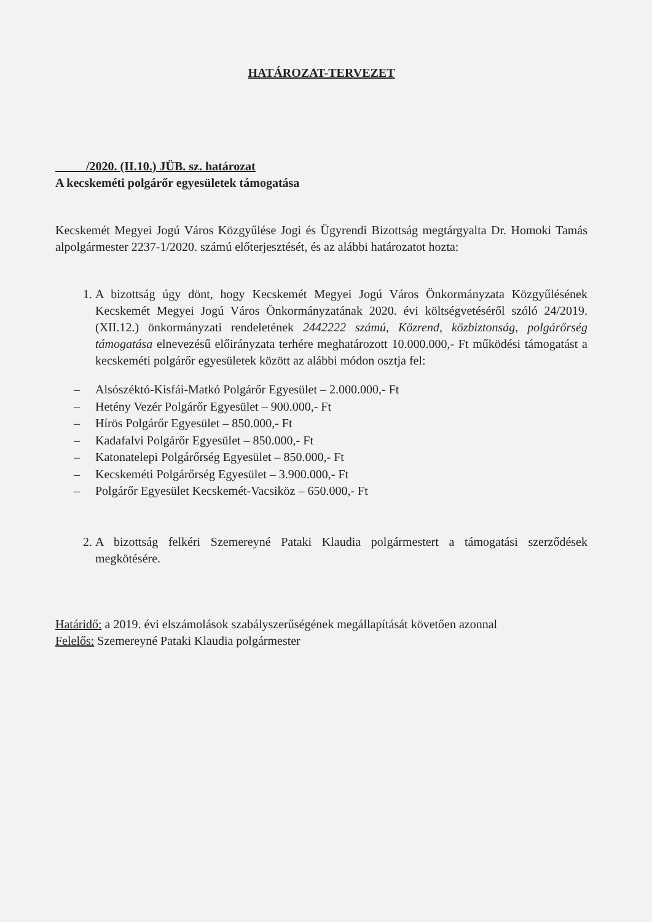HATÁROZAT-TERVEZET
/2020. (II.10.) JÜB. sz. határozat
A kecskeméti polgárőr egyesületek támogatása
Kecskemét Megyei Jogú Város Közgyűlése Jogi és Ügyrendi Bizottság megtárgyalta Dr. Homoki Tamás alpolgármester 2237-1/2020. számú előterjesztését, és az alábbi határozatot hozta:
1. A bizottság úgy dönt, hogy Kecskemét Megyei Jogú Város Önkormányzata Közgyűlésének Kecskemét Megyei Jogú Város Önkormányzatának 2020. évi költségvetéséről szóló 24/2019. (XII.12.) önkormányzati rendeletének 2442222 számú, Közrend, közbiztonság, polgárőrség támogatása elnevezésű előirányzata terhére meghatározott 10.000.000,- Ft működési támogatást a kecskeméti polgárőr egyesületek között az alábbi módon osztja fel:
– Alsószéktó-Kisfái-Matkó Polgárőr Egyesület – 2.000.000,- Ft
– Hetény Vezér Polgárőr Egyesület – 900.000,- Ft
– Hírös Polgárőr Egyesület – 850.000,- Ft
– Kadafalvi Polgárőr Egyesület – 850.000,- Ft
– Katonatelepi Polgárőrség Egyesület – 850.000,- Ft
– Kecskeméti Polgárőrség Egyesület – 3.900.000,- Ft
– Polgárőr Egyesület Kecskemét-Vacsiköz – 650.000,- Ft
2. A bizottság felkéri Szemereyné Pataki Klaudia polgármestert a támogatási szerződések megkötésére.
Határidő: a 2019. évi elszámolások szabályszerűségének megállapítását követően azonnal
Felelős: Szemereyné Pataki Klaudia polgármester